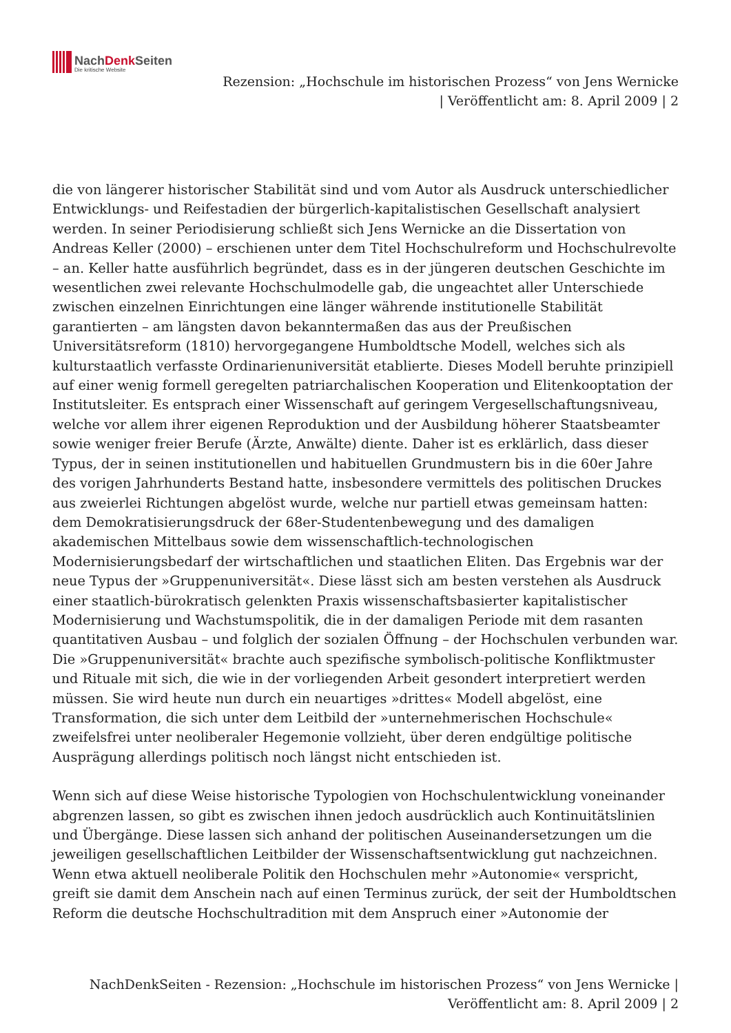NachDenk Seiten
Die kritische Website
Rezension: „Hochschule im historischen Prozess“ von Jens Wernicke
| Veröffentlicht am: 8. April 2009 | 2
die von längerer historischer Stabilität sind und vom Autor als Ausdruck unterschiedlicher Entwicklungs- und Reifestadien der bürgerlich-kapitalistischen Gesellschaft analysiert werden. In seiner Periodisierung schließt sich Jens Wernicke an die Dissertation von Andreas Keller (2000) – erschienen unter dem Titel Hochschulreform und Hochschulrevolte – an. Keller hatte ausführlich begründet, dass es in der jüngeren deutschen Geschichte im wesentlichen zwei relevante Hochschulmodelle gab, die ungeachtet aller Unterschiede zwischen einzelnen Einrichtungen eine länger währende institutionelle Stabilität garantierten – am längsten davon bekanntermaßen das aus der Preußischen Universitätsreform (1810) hervorgegangene Humboldtsche Modell, welches sich als kulturstaatlich verfasste Ordinarienuniversität etablierte. Dieses Modell beruhte prinzipiell auf einer wenig formell geregelten patriarchalischen Kooperation und Elitenkooptation der Institutsleiter. Es entsprach einer Wissenschaft auf geringem Vergesellschaftungsniveau, welche vor allem ihrer eigenen Reproduktion und der Ausbildung höherer Staatsbeamter sowie weniger freier Berufe (Ärzte, Anwälte) diente. Daher ist es erklärlich, dass dieser Typus, der in seinen institutionellen und habituellen Grundmustern bis in die 60er Jahre des vorigen Jahrhunderts Bestand hatte, insbesondere vermittels des politischen Druckes aus zweierlei Richtungen abgelöst wurde, welche nur partiell etwas gemeinsam hatten: dem Demokratisierungsdruck der 68er-Studentenbewegung und des damaligen akademischen Mittelbaus sowie dem wissenschaftlich-technologischen Modernisierungsbedarf der wirtschaftlichen und staatlichen Eliten. Das Ergebnis war der neue Typus der »Gruppenuniversität«. Diese lässt sich am besten verstehen als Ausdruck einer staatlich-bürokratisch gelenkten Praxis wissenschaftsbasierter kapitalistischer Modernisierung und Wachstumspolitik, die in der damaligen Periode mit dem rasanten quantitativen Ausbau – und folglich der sozialen Öffnung – der Hochschulen verbunden war. Die »Gruppenuniversität« brachte auch spezifische symbolisch-politische Konfliktmuster und Rituale mit sich, die wie in der vorliegenden Arbeit gesondert interpretiert werden müssen. Sie wird heute nun durch ein neuartiges »drittes« Modell abgelöst, eine Transformation, die sich unter dem Leitbild der »unternehmerischen Hochschule« zweifelsfrei unter neoliberaler Hegemonie vollzieht, über deren endgültige politische Ausprägung allerdings politisch noch längst nicht entschieden ist.
Wenn sich auf diese Weise historische Typologien von Hochschulentwicklung voneinander abgrenzen lassen, so gibt es zwischen ihnen jedoch ausdrücklich auch Kontinuitätslinien und Übergänge. Diese lassen sich anhand der politischen Auseinandersetzungen um die jeweiligen gesellschaftlichen Leitbilder der Wissenschaftsentwicklung gut nachzeichnen. Wenn etwa aktuell neoliberale Politik den Hochschulen mehr »Autonomie« verspricht, greift sie damit dem Anschein nach auf einen Terminus zurück, der seit der Humboldtschen Reform die deutsche Hochschultradition mit dem Anspruch einer »Autonomie der
NachDenkSeiten - Rezension: „Hochschule im historischen Prozess“ von Jens Wernicke |
Veröffentlicht am: 8. April 2009 | 2